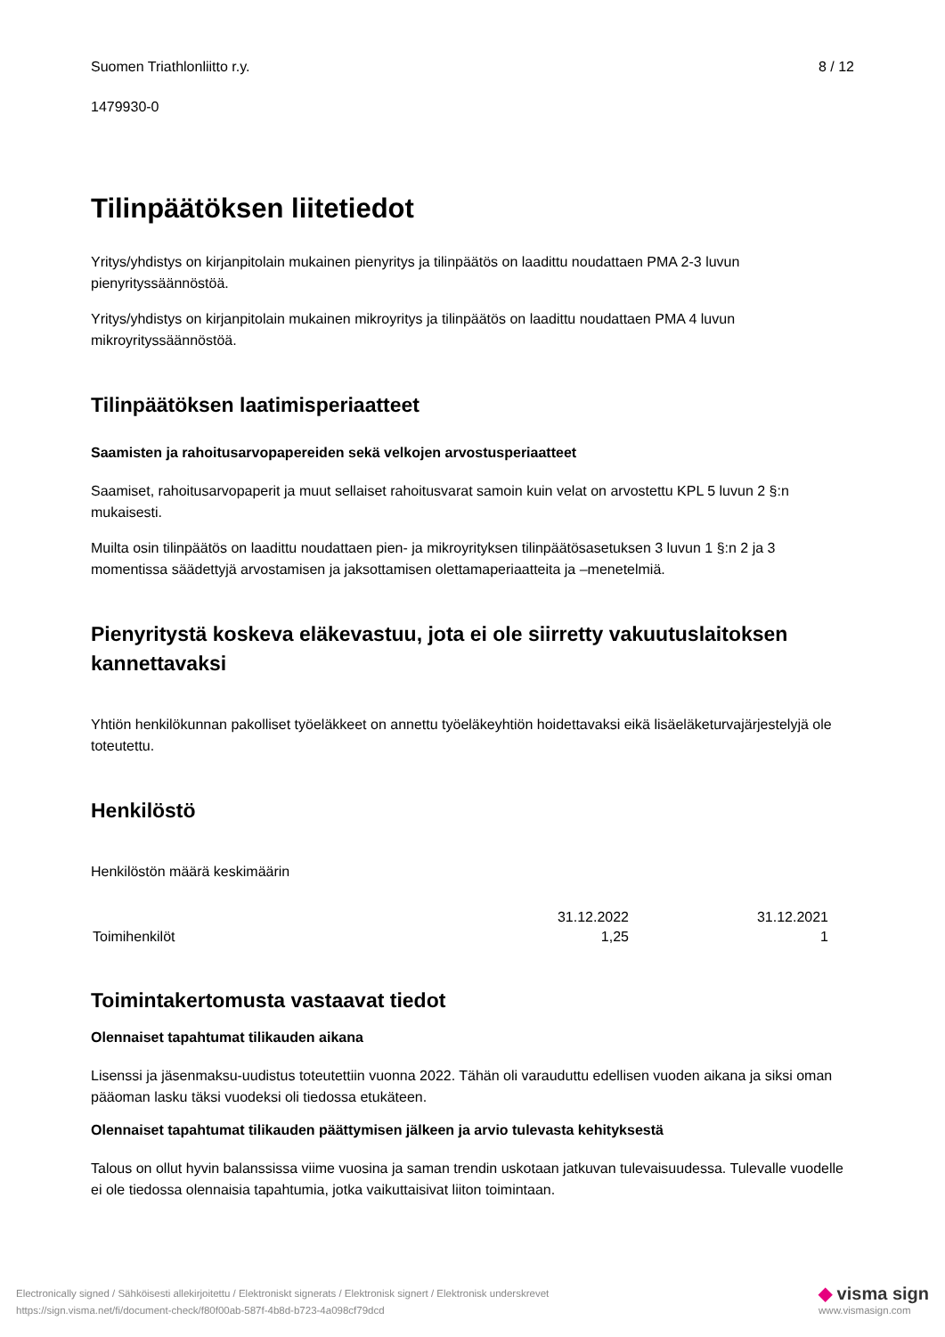Suomen Triathlonliitto r.y. 8 / 12
1479930-0
Tilinpäätöksen liitetiedot
Yritys/yhdistys on kirjanpitolain mukainen pienyritys ja tilinpäätös on laadittu noudattaen PMA 2-3 luvun pienyrityssäännöstöä.
Yritys/yhdistys on kirjanpitolain mukainen mikroyritys ja tilinpäätös on laadittu noudattaen PMA 4 luvun mikroyrityssäännöstöä.
Tilinpäätöksen laatimisperiaatteet
Saamisten ja rahoitusarvopapereiden sekä velkojen arvostusperiaatteet
Saamiset, rahoitusarvopaperit ja muut sellaiset rahoitusvarat samoin kuin velat on arvostettu KPL 5 luvun 2 §:n mukaisesti.
Muilta osin tilinpäätös on laadittu noudattaen pien- ja mikroyrityksen tilinpäätösasetuksen 3 luvun 1 §:n 2 ja 3 momentissa säädettyjä arvostamisen ja jaksottamisen olettamaperiaatteita ja –menetelmiä.
Pienyritystä koskeva eläkevastuu, jota ei ole siirretty vakuutuslaitoksen kannettavaksi
Yhtiön henkilökunnan pakolliset työeläkkeet on annettu työeläkeyhtiön hoidettavaksi eikä lisäeläketurvajärjestelyjä ole toteutettu.
Henkilöstö
Henkilöstön määrä keskimäärin
| | 31.12.2022 | 31.12.2021 |
| --- | --- | --- |
| Toimihenkilöt | 1,25 | 1 |
Toimintakertomusta vastaavat tiedot
Olennaiset tapahtumat tilikauden aikana
Lisenssi ja jäsenmaksu-uudistus toteutettiin vuonna 2022. Tähän oli varauduttu edellisen vuoden aikana ja siksi oman pääoman lasku täksi vuodeksi oli tiedossa etukäteen.
Olennaiset tapahtumat tilikauden päättymisen jälkeen ja arvio tulevasta kehityksestä
Talous on ollut hyvin balanssissa viime vuosina ja saman trendin uskotaan jatkuvan tulevaisuudessa. Tulevalle vuodelle ei ole tiedossa olennaisia tapahtumia, jotka vaikuttaisivat liiton toimintaan.
Electronically signed / Sähköisesti allekirjoitettu / Elektroniskt signerats / Elektronisk signert / Elektronisk underskrevet
https://sign.visma.net/fi/document-check/f80f00ab-587f-4b8d-b723-4a098cf79dcd
◆ visma sign
www.vismasign.com